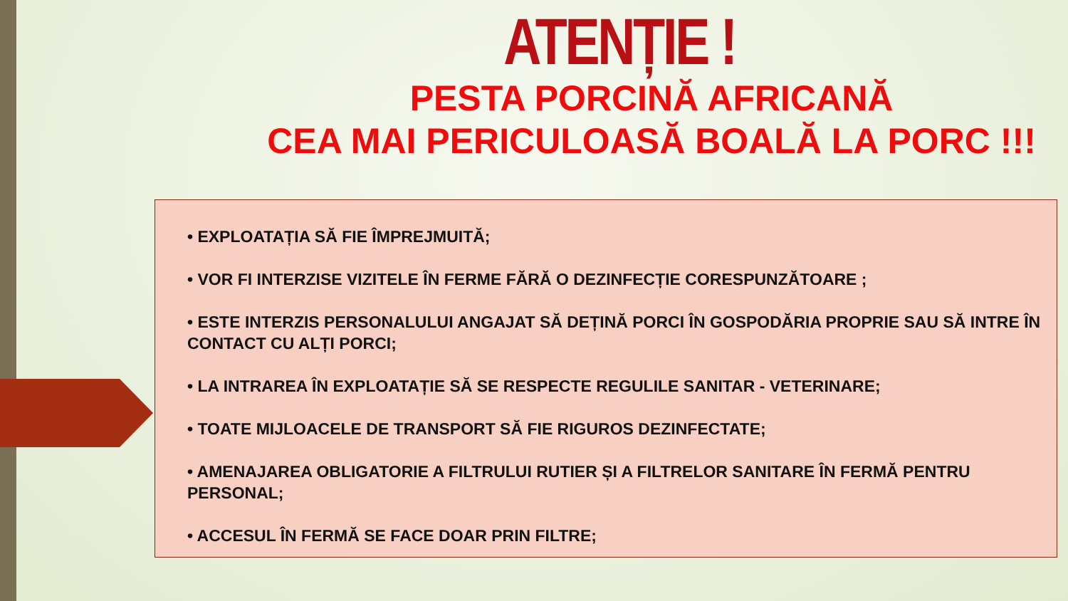ATENȚIE !
PESTA PORCINĂ AFRICANĂ
CEA MAI PERICULOASĂ BOALĂ LA PORC !!!
• EXPLOATAȚIA SĂ FIE ÎMPREJMUITĂ;
• VOR FI INTERZISE VIZITELE ÎN FERME FĂRĂ O DEZINFECȚIE CORESPUNZĂTOARE ;
• ESTE INTERZIS PERSONALULUI ANGAJAT SĂ DEȚINĂ PORCI ÎN GOSPODĂRIA PROPRIE SAU SĂ INTRE ÎN CONTACT CU ALȚI PORCI;
• LA INTRAREA ÎN EXPLOATAȚIE SĂ SE RESPECTE REGULILE SANITAR - VETERINARE;
• TOATE MIJLOACELE DE TRANSPORT SĂ FIE RIGUROS DEZINFECTATE;
• AMENAJAREA OBLIGATORIE A FILTRULUI RUTIER ȘI A FILTRELOR SANITARE ÎN FERMĂ PENTRU PERSONAL;
• ACCESUL ÎN FERMĂ SE FACE DOAR PRIN FILTRE;